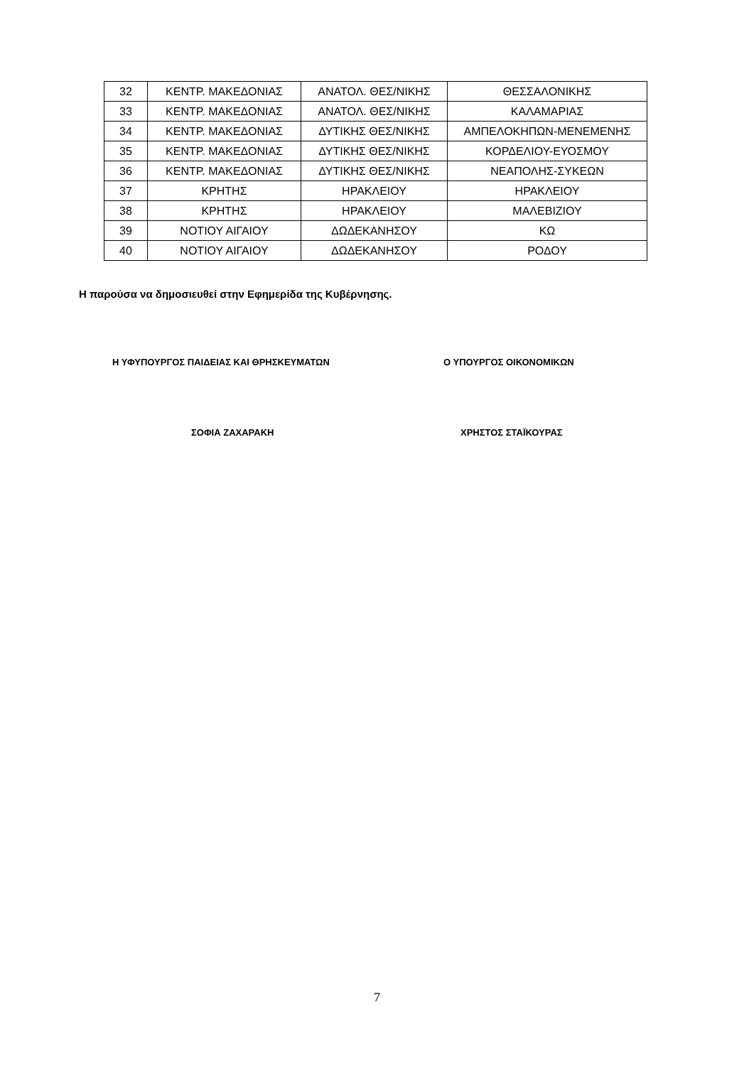| 32 | ΚΕΝΤΡ. ΜΑΚΕΔΟΝΙΑΣ | ΑΝΑΤΟΛ. ΘΕΣ/ΝΙΚΗΣ | ΘΕΣΣΑΛΟΝΙΚΗΣ |
| 33 | ΚΕΝΤΡ. ΜΑΚΕΔΟΝΙΑΣ | ΑΝΑΤΟΛ. ΘΕΣ/ΝΙΚΗΣ | ΚΑΛΑΜΑΡΙΑΣ |
| 34 | ΚΕΝΤΡ. ΜΑΚΕΔΟΝΙΑΣ | ΔΥΤΙΚΗΣ ΘΕΣ/ΝΙΚΗΣ | ΑΜΠΕΛΟΚΗΠΩΝ-ΜΕΝΕΜΕΝΗΣ |
| 35 | ΚΕΝΤΡ. ΜΑΚΕΔΟΝΙΑΣ | ΔΥΤΙΚΗΣ ΘΕΣ/ΝΙΚΗΣ | ΚΟΡΔΕΛΙΟΥ-ΕΥΟΣΜΟΥ |
| 36 | ΚΕΝΤΡ. ΜΑΚΕΔΟΝΙΑΣ | ΔΥΤΙΚΗΣ ΘΕΣ/ΝΙΚΗΣ | ΝΕΑΠΟΛΗΣ-ΣΥΚΕΩΝ |
| 37 | ΚΡΗΤΗΣ | ΗΡΑΚΛΕΙΟΥ | ΗΡΑΚΛΕΙΟΥ |
| 38 | ΚΡΗΤΗΣ | ΗΡΑΚΛΕΙΟΥ | ΜΑΛΕΒΙΖΙΟΥ |
| 39 | ΝΟΤΙΟΥ ΑΙΓΑΙΟΥ | ΔΩΔΕΚΑΝΗΣΟΥ | ΚΩ |
| 40 | ΝΟΤΙΟΥ ΑΙΓΑΙΟΥ | ΔΩΔΕΚΑΝΗΣΟΥ | ΡΟΔΟΥ |
Η παρούσα να δημοσιευθεί στην Εφημερίδα της Κυβέρνησης.
Η ΥΦΥΠΟΥΡΓΟΣ ΠΑΙΔΕΙΑΣ ΚΑΙ ΘΡΗΣΚΕΥΜΑΤΩΝ
Ο ΥΠΟΥΡΓΟΣ ΟΙΚΟΝΟΜΙΚΩΝ
ΣΟΦΙΑ ΖΑΧΑΡΑΚΗ ΧΡΗΣΤΟΣ ΣΤΑΪΚΟΥΡΑΣ
7